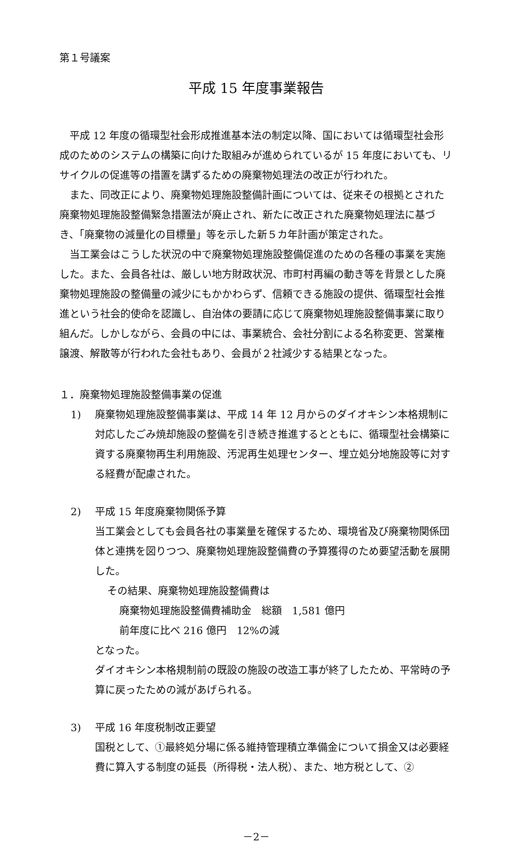第１号議案
平成 15 年度事業報告
平成 12 年度の循環型社会形成推進基本法の制定以降、国においては循環型社会形成のためのシステムの構築に向けた取組みが進められているが 15 年度においても、リサイクルの促進等の措置を講ずるための廃棄物処理法の改正が行われた。
また、同改正により、廃棄物処理施設整備計画については、従来その根拠とされた廃棄物処理施設整備緊急措置法が廃止され、新たに改正された廃棄物処理法に基づき、「廃棄物の減量化の目標量」等を示した新５カ年計画が策定された。
当工業会はこうした状況の中で廃棄物処理施設整備促進のための各種の事業を実施した。また、会員各社は、厳しい地方財政状況、市町村再編の動き等を背景とした廃棄物処理施設の整備量の減少にもかかわらず、信頼できる施設の提供、循環型社会推進という社会的使命を認識し、自治体の要請に応じて廃棄物処理施設整備事業に取り組んだ。しかしながら、会員の中には、事業統合、会社分割による名称変更、営業権譲渡、解散等が行われた会社もあり、会員が２社減少する結果となった。
１．廃棄物処理施設整備事業の促進
1) 廃棄物処理施設整備事業は、平成 14 年 12 月からのダイオキシン本格規制に対応したごみ焼却施設の整備を引き続き推進するとともに、循環型社会構築に資する廃棄物再生利用施設、汚泥再生処理センター、埋立処分地施設等に対する経費が配慮された。
2) 平成 15 年度廃棄物関係予算
当工業会としても会員各社の事業量を確保するため、環境省及び廃棄物関係団体と連携を図りつつ、廃棄物処理施設整備費の予算獲得のため要望活動を展開した。
その結果、廃棄物処理施設整備費は
廃棄物処理施設整備費補助金　総額　1,581 億円
前年度に比べ 216 億円　12%の減
となった。
ダイオキシン本格規制前の既設の施設の改造工事が終了したため、平常時の予算に戻ったための減があげられる。
3) 平成 16 年度税制改正要望
国税として、①最終処分場に係る維持管理積立準備金について損金又は必要経費に算入する制度の延長（所得税・法人税）、また、地方税として、②
－2－